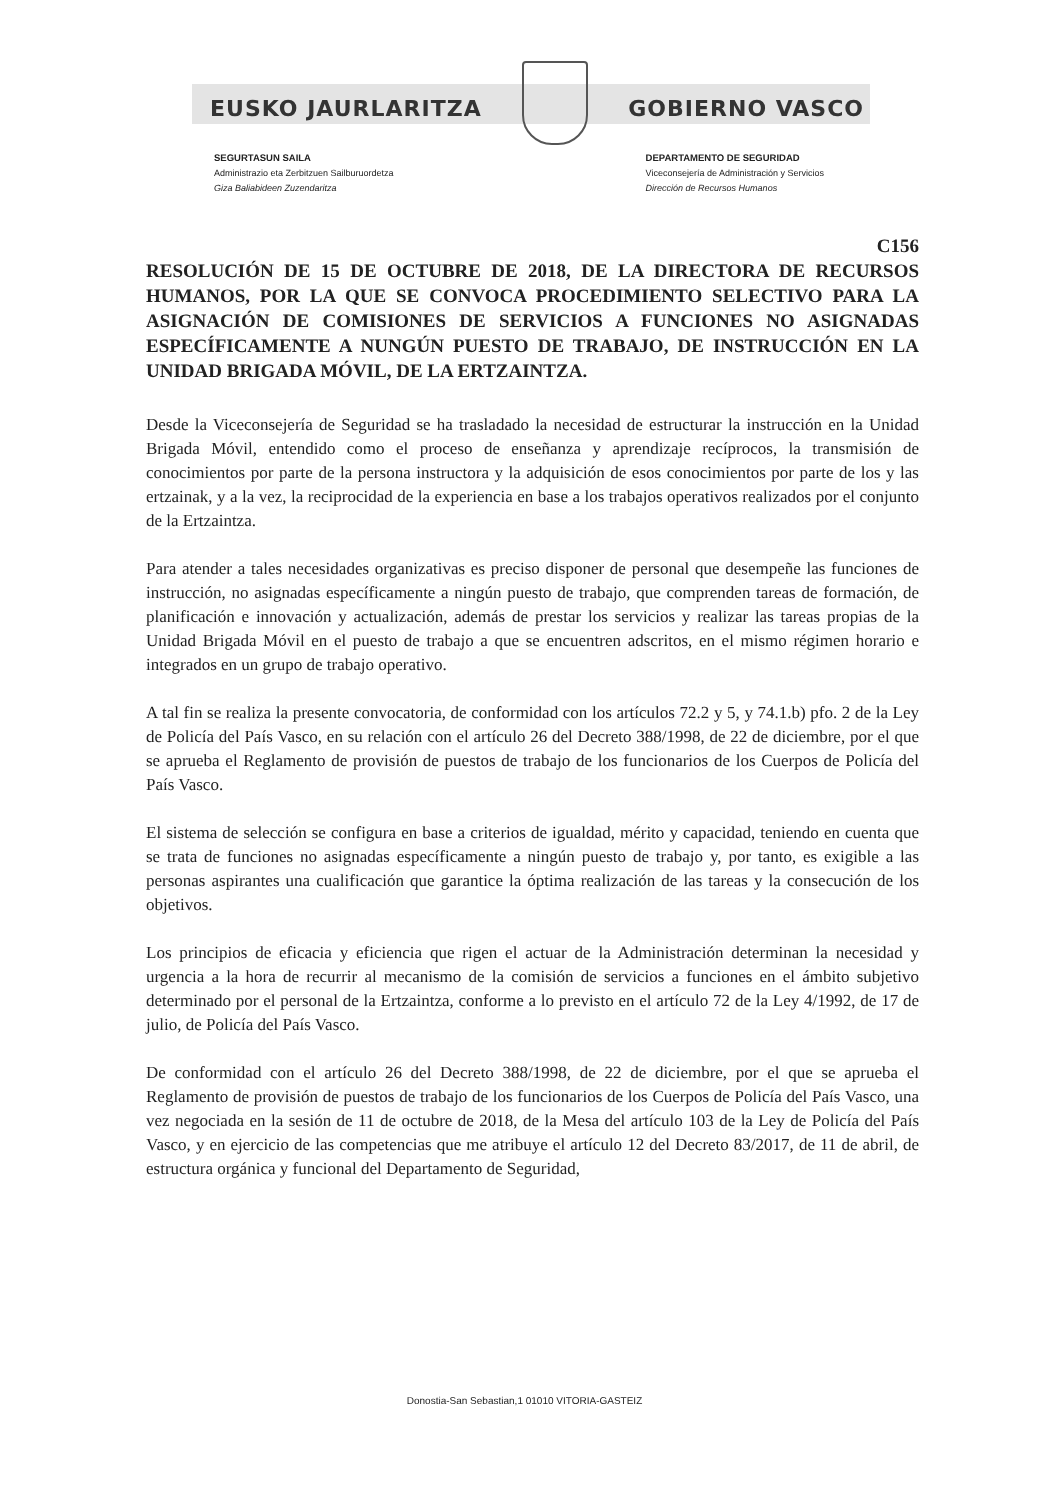EUSKO JAURLARITZA GOBIERNO VASCO
SEGURTASUN SAILA
Administrazio eta Zerbitzuen Sailburuordetza
Giza Baliabideen Zuzendaritza
DEPARTAMENTO DE SEGURIDAD
Viceconsejería de Administración y Servicios
Dirección de Recursos Humanos
C156
RESOLUCIÓN DE 15 DE OCTUBRE DE 2018, DE LA DIRECTORA DE RECURSOS HUMANOS, POR LA QUE SE CONVOCA PROCEDIMIENTO SELECTIVO PARA LA ASIGNACIÓN DE COMISIONES DE SERVICIOS A FUNCIONES NO ASIGNADAS ESPECÍFICAMENTE A NUNGÚN PUESTO DE TRABAJO, DE INSTRUCCIÓN EN LA UNIDAD BRIGADA MÓVIL, DE LA ERTZAINTZA.
Desde la Viceconsejería de Seguridad se ha trasladado la necesidad de estructurar la instrucción en la Unidad Brigada Móvil, entendido como el proceso de enseñanza y aprendizaje recíprocos, la transmisión de conocimientos por parte de la persona instructora y la adquisición de esos conocimientos por parte de los y las ertzainak, y a la vez, la reciprocidad de la experiencia en base a los trabajos operativos realizados por el conjunto de la Ertzaintza.
Para atender a tales necesidades organizativas es preciso disponer de personal que desempeñe las funciones de instrucción, no asignadas específicamente a ningún puesto de trabajo, que comprenden tareas de formación, de planificación e innovación y actualización, además de prestar los servicios y realizar las tareas propias de la Unidad Brigada Móvil en el puesto de trabajo a que se encuentren adscritos, en el mismo régimen horario e integrados en un grupo de trabajo operativo.
A tal fin se realiza la presente convocatoria, de conformidad con los artículos 72.2 y 5, y 74.1.b) pfo. 2 de la Ley de Policía del País Vasco, en su relación con el artículo 26 del Decreto 388/1998, de 22 de diciembre, por el que se aprueba el Reglamento de provisión de puestos de trabajo de los funcionarios de los Cuerpos de Policía del País Vasco.
El sistema de selección se configura en base a criterios de igualdad, mérito y capacidad, teniendo en cuenta que se trata de funciones no asignadas específicamente a ningún puesto de trabajo y, por tanto, es exigible a las personas aspirantes una cualificación que garantice la óptima realización de las tareas y la consecución de los objetivos.
Los principios de eficacia y eficiencia que rigen el actuar de la Administración determinan la necesidad y urgencia a la hora de recurrir al mecanismo de la comisión de servicios a funciones en el ámbito subjetivo determinado por el personal de la Ertzaintza, conforme a lo previsto en el artículo 72 de la Ley 4/1992, de 17 de julio, de Policía del País Vasco.
De conformidad con el artículo 26 del Decreto 388/1998, de 22 de diciembre, por el que se aprueba el Reglamento de provisión de puestos de trabajo de los funcionarios de los Cuerpos de Policía del País Vasco, una vez negociada en la sesión de 11 de octubre de 2018, de la Mesa del artículo 103 de la Ley de Policía del País Vasco, y en ejercicio de las competencias que me atribuye el artículo 12 del Decreto 83/2017, de 11 de abril, de estructura orgánica y funcional del Departamento de Seguridad,
Donostia-San Sebastian,1 01010 VITORIA-GASTEIZ